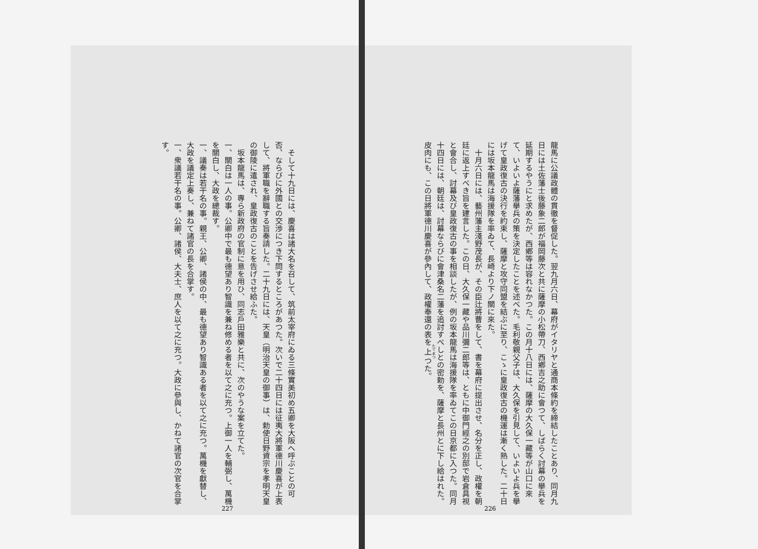龍馬に公議政體の貫徹を督促した。翌九月六日、幕府がイタリヤと通商本條約を締結したことあり、同月九日には土佐藩士後藤象二郎が福岡藤次と共に薩摩の小松帶刀、西鄕吉之助に會つて、しばらく討幕の擧兵を延期するやうにと求めたが、西鄕等は容れなかつた。この月十八日には、薩摩の大久保一藏等が山口に來て、いよいよ薩藩擧兵の策を決定したことを述べた。毛利敬親父子は、大久保を引見して、いよいよ兵を擧げて皇政復古の決行を約束し、薩摩と攻守同盟を結ぶに至り、こゝに皇政復古の機運は漸く熟した。二十日には坂本龍馬は海援隊を率ゐて、長崎より下ノ關に來た。
　十月六日には、藝州藩主淺野茂長が、その臣辻將曹をして、書を幕府に提出させ、名分を正し、政權を朝廷に返上すべき旨を建言した。この日、大久保一藏や品川彌二郎等は、ともに中御門經之の別邸で岩倉具視と會合し、討幕及び皇政復古の事を相談したが、例の坂本龍馬は海援隊を率ゐてこの日京都に入つた。同月十四日には、朝廷は、討幕ならびに會津桑名二藩を追討すべしとの密勅を、薩摩と長州とに下し給はれた。皮肉にも、この日將軍德川慶喜が參內して、政權奉還の表を上つた。
226
　そして十九日には、慶喜は諸大名を召して、筑前太宰府にゐる三條實美初め五卿を大阪へ呼ぶことの可否、ならびに外國との交渉につき下問するところがあつた。次いで二十四日には征夷大將軍德川慶喜が上表して、將軍職を辭職する旨奏請した。二十九日には、天皇（明治天皇の御事）は、勅使日野資宗を孝明天皇の御陵に遣され、皇政復古のことを告げさせ給ふた。
　坂本龍馬は、專ら新政府の官制に意を用ひ、同志戶田雅樂と共に、次のやうな案を立てた。
一、關白は一人の事。公卿中で最も德望あり智識を兼ね修める者を以て之に充つ。上御一人を輔弼し、萬機を關白し、大政を總裁す。
一、議奏は若干名の事。親王、公卿、諸侯の中、最も德望あり智識ある者を以て之に充つ。萬機を獻替し、大政を議定上奏し、兼ねて諸官の長を合掌す。
一、衆議若干名の事。公卿、諸侯、大夫士、庶人を以て之に充つ。大政に參與し、かねて諸官の次官を合掌す。
227